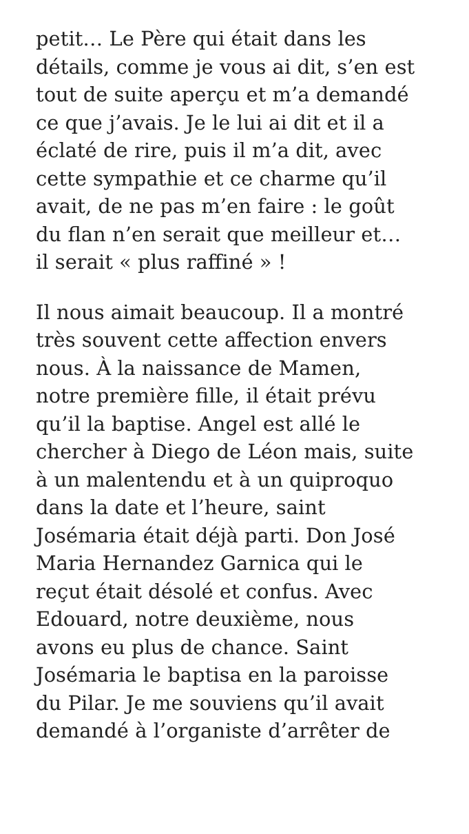petit… Le Père qui était dans les
détails, comme je vous ai dit, s’en est
tout de suite aperçu et m’a demandé
ce que j’avais. Je le lui ai dit et il a
éclaté de rire, puis il m’a dit, avec
cette sympathie et ce charme qu’il
avait, de ne pas m’en faire : le goût
du flan n’en serait que meilleur et…
il serait « plus raffiné » !
Il nous aimait beaucoup. Il a montré
très souvent cette affection envers
nous. À la naissance de Mamen,
notre première fille, il était prévu
qu’il la baptise. Angel est allé le
chercher à Diego de Léon mais, suite
à un malentendu et à un quiproquo
dans la date et l’heure, saint
Josémaria était déjà parti. Don José
Maria Hernandez Garnica qui le
reçut était désolé et confus. Avec
Edouard, notre deuxième, nous
avons eu plus de chance. Saint
Josémaria le baptisa en la paroisse
du Pilar. Je me souviens qu’il avait
demandé à l’organiste d’arrêter de